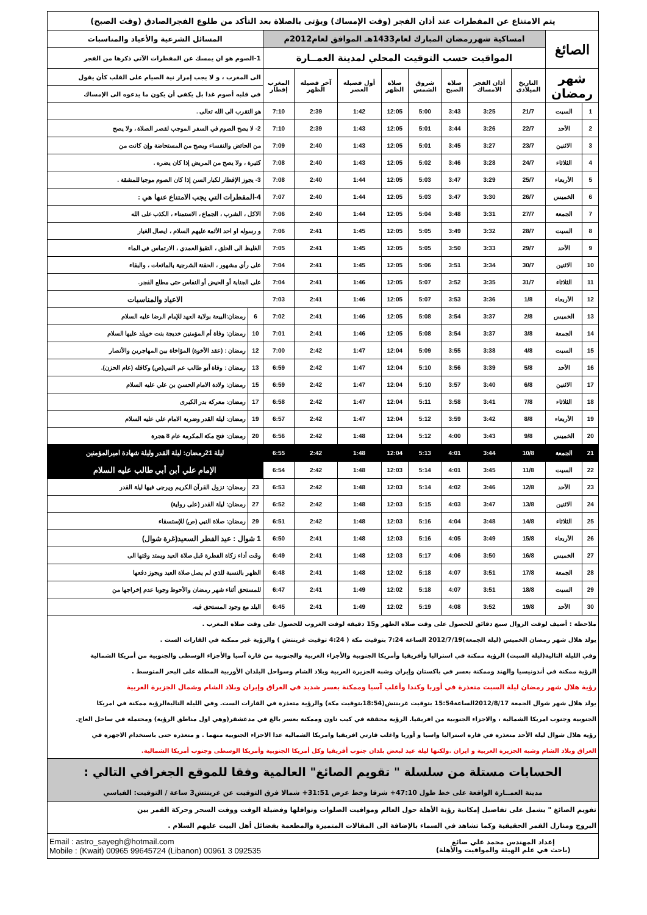| يتم الامتناع عن المفطرات عند أذان الفجر (وقت الإمساك) ويؤتى بالصلاة بعد التأكد من طلوع الفجرالصادق (وقت الصبح) | | | | | | | | | | | |
| الصائغ | | امساكية شهررمضان المبارك لعام1433هـ الموافق لعام2012م | | | | | | | | المسائل الشرعية والأعياد والمناسبات | |
| | | المواقيت حسب التوقيت المحلي لمدينة العمــارة | | | | | | | | 1-الصوم هو ان يمسك عن المفطرات الآتي ذكرها من الفجر | |
| شهر رمضان | | التاريخ الميلادي | أذان الفجر الامساك | صلاة الصبح | شروق الشمس | صلاة الظهر | أول فضيلة العصر | آخر فضيلة الظهر | المغرب إفطار | الى المغرب ، و لا يجب إمرار نية الصيام على القلب كأن يقول | |
| | | | | | | | | | | في قلبه أصوم غدا بل يكفي أن يكون ما يدعوه الى الإمساك | |
| 1 | السبت | 21/7 | 3:25 | 3:43 | 5:00 | 12:05 | 1:42 | 2:39 | 7:10 | هو التقرب الى الله تعالى . | |
| 2 | الأحد | 22/7 | 3:26 | 3:44 | 5:01 | 12:05 | 1:43 | 2:39 | 7:10 | 2- لا يصح الصوم في السفر الموجب لقصر الصلاة ، ولا يصح | |
| 3 | الاثنين | 23/7 | 3:27 | 3:45 | 5:01 | 12:05 | 1:43 | 2:40 | 7:09 | من الحائض والنفساء ويصح من المستحاضة وإن كانت من | |
| 4 | الثلاثاء | 24/7 | 3:28 | 3:46 | 5:02 | 12:05 | 1:43 | 2:40 | 7:08 | كثيرة ، ولا يصح من المريض إذا كان يضره . | |
| 5 | الأربعاء | 25/7 | 3:29 | 3:47 | 5:03 | 12:05 | 1:44 | 2:40 | 7:08 | 3- يجوز الإفطار لكبار السن إذا كان الصوم موجبا للمشقة . | |
| 6 | الخميس | 26/7 | 3:30 | 3:47 | 5:03 | 12:05 | 1:44 | 2:40 | 7:07 | 4-المفطرات التي يجب الامتناع عنها هي : | |
| 7 | الجمعة | 27/7 | 3:31 | 3:48 | 5:04 | 12:05 | 1:44 | 2:40 | 7:06 | الاكل ، الشرب ، الجماع ، الاستمناء ، الكذب على الله | |
| 8 | السبت | 28/7 | 3:32 | 3:49 | 5:05 | 12:05 | 1:45 | 2:41 | 7:06 | و رسوله او احد الأئمة عليهم السلام ، ايصال الغبار | |
| 9 | الأحد | 29/7 | 3:33 | 3:50 | 5:05 | 12:05 | 1:45 | 2:41 | 7:05 | الغليظ الى الحلق ، التقيؤ العمدي ، الارتماس في الماء | |
| 10 | الاثنين | 30/7 | 3:34 | 3:51 | 5:06 | 12:05 | 1:45 | 2:41 | 7:04 | على رأي مشهور ، الحقنة الشرجية بالمائعات ، والبقاء | |
| 11 | الثلاثاء | 31/7 | 3:35 | 3:52 | 5:07 | 12:05 | 1:46 | 2:41 | 7:04 | على الجنابة أو الحيض أو النفاس حتى مطلع الفجر. | |
| 12 | الأربعاء | 1/8 | 3:36 | 3:53 | 5:07 | 12:05 | 1:46 | 2:41 | 7:03 | الاعياد والمناسبات | |
| 13 | الخميس | 2/8 | 3:37 | 3:54 | 5:08 | 12:05 | 1:46 | 2:41 | 7:02 | 6 | رمضان:البيعة بولاية العهد للإمام الرضا عليه السلام |
| 14 | الجمعة | 3/8 | 3:37 | 3:54 | 5:08 | 12:05 | 1:46 | 2:41 | 7:01 | 10 | رمضان: وفاة أم المؤمنين خديجة بنت خويلد عليها السلام |
| 15 | السبت | 4/8 | 3:38 | 3:55 | 5:09 | 12:04 | 1:47 | 2:42 | 7:00 | 12 | رمضان : (عقد الأخوة) المؤاخاة بين المهاجرين والأنصار |
| 16 | الأحد | 5/8 | 3:39 | 3:56 | 5:10 | 12:04 | 1:47 | 2:42 | 6:59 | 13 | رمضان : وفاة أبو طالب عم النبي(ص) وكافله (عام الحزن). |
| 17 | الاثنين | 6/8 | 3:40 | 3:57 | 5:10 | 12:04 | 1:47 | 2:42 | 6:59 | 15 | رمضان: ولادة الامام الحسن بن علي عليه السلام |
| 18 | الثلاثاء | 7/8 | 3:41 | 3:58 | 5:11 | 12:04 | 1:47 | 2:42 | 6:58 | 17 | رمضان: معركة بدر الكبرى |
| 19 | الأربعاء | 8/8 | 3:42 | 3:59 | 5:12 | 12:04 | 1:47 | 2:42 | 6:57 | 19 | رمضان: ليلة القدر وضربة الامام علي عليه السلام |
| 20 | الخميس | 9/8 | 3:43 | 4:00 | 5:12 | 12:04 | 1:48 | 2:42 | 6:56 | 20 | رمضان: فتح مكة المكرمة عام 8 هجرة |
| 21 | الجمعة | 10/8 | 3:44 | 4:01 | 5:13 | 12:04 | 1:48 | 2:42 | 6:55 | ليلة 21رمضان: ليلة القدر وليلة شهادة اميرالمؤمنين | |
| 22 | السبت | 11/8 | 3:45 | 4:01 | 5:14 | 12:03 | 1:48 | 2:42 | 6:54 | الإمام علي أبن أبي طالب عليه السلام | |
| 23 | الأحد | 12/8 | 3:46 | 4:02 | 5:14 | 12:03 | 1:48 | 2:42 | 6:53 | 23 | رمضان: نزول القرآن الكريم ويرجى فيها ليلة القدر |
| 24 | الاثنين | 13/8 | 3:47 | 4:03 | 5:15 | 12:03 | 1:48 | 2:42 | 6:52 | 27 | رمضان: ليلة القدر (على رواية) |
| 25 | الثلاثاء | 14/8 | 3:48 | 4:04 | 5:16 | 12:03 | 1:48 | 2:42 | 6:51 | 29 | رمضان: صلاة النبي (ص) للإستسقاء |
| 26 | الأربعاء | 15/8 | 3:49 | 4:05 | 5:16 | 12:03 | 1:48 | 2:41 | 6:50 | 1 شوال : عيد الفطر السعيد(غرة شوال) | |
| 27 | الخميس | 16/8 | 3:50 | 4:06 | 5:17 | 12:03 | 1:48 | 2:41 | 6:49 | وقت أداء زكاة الفطرة قبل صلاة العيد ويمتد وقتها الى | |
| 28 | الجمعة | 17/8 | 3:51 | 4:07 | 5:18 | 12:02 | 1:48 | 2:41 | 6:48 | الظهر بالنسبة للذي لم يصل صلاة العيد ويجوز دفعها | |
| 29 | السبت | 18/8 | 3:51 | 4:07 | 5:18 | 12:02 | 1:49 | 2:41 | 6:47 | للمستحق أثناء شهر رمضان والأحوط وجوبا عدم إخراجها من | |
| 30 | الأحد | 19/8 | 3:52 | 4:08 | 5:19 | 12:02 | 1:49 | 2:41 | 6:45 | البلد مع وجود المستحق فيه. | |
| ملاحظة : أضيف لوقت الزوال سبع دقائق للحصول على وقت صلاة الظهر و15 دقيقة لوقت الغروب للحصول على وقت صلاة المغرب . | | | | | | | | | | | |
| يولد هلال شهر رمضان الخميس (ليلة الجمعة)2012/7/19 الساعة 7:24 بتوقيت مكة ( 4:24 توقيت غرينتش ) والرؤية غير ممكنة في القارات الست . | | | | | | | | | | | |
| وفي الليلة التالية(ليلة السبت) الرؤية ممكنة في استراليا وأفريقيا وأمريكا الجنوبية والأجزاء الغربية والجنوبية من قارة آسيا والأجزاء الوسطى والجنوبية من أمريكا الشمالية | | | | | | | | | | | |
| الرؤية ممكنة في أندونيسيا والهند وممكنة بعسر في باكستان وإيران وشبه الجزيرة العربية وبلاد الشام وسواحل البلدان الأوربية المطلة على البحر المتوسط . | | | | | | | | | | | |
| رؤية هلال شهر رمضان ليلة السبت متعذرة في أوربا وكندا وأغلب آسيا وممكنة بعسر شديد في العراق وإيران وبلاد الشام وشمال الجزيرة العربية | | | | | | | | | | | |
| يولد هلال شهر شوال الجمعة 2012/8/17الساعة15:54 بتوقيت غرينتش(18:54بتوقيت مكة) والرؤية متعذرة في القارات الست. وفي الليلة التاليةالرؤية ممكنة في امريكا | | | | | | | | | | | |
| الجنوبية وجنوب امريكا الشمالية ، والاجزاء الجنوبية من افريقيا. الرؤية محققة في كيب تاون وممكنة بعسر بالغ في مدغشقر(وهي اول مناطق الرؤية) ومحتملة في ساحل العاج. | | | | | | | | | | | |
| رؤية هلال شوال ليلة الأحد متعذرة في قارة استراليا واسيا و أوربا واغلب قارتي افريقيا وامريكا الشمالية عدا الاجزاء الجنوبية منهما . و متعذرة حتى باستخدام الاجهزة في | | | | | | | | | | | |
| العراق وبلاد الشام وشبه الجزيرة العربية و ايران .ولكنها ليلة عيد لبعض بلدان جنوب أفريقيا وكل أمريكا الجنوبية وأمريكا الوسطى وجنوب أمريكا الشمالية. | | | | | | | | | | | |
| الحسابات مستلة من سلسلة " تقويم الصائغ" العالمية وفقا للموقع الجغرافي التالي : | | | | | | | | | | | |
| مدينة العمــارة الواقعة على خط طول 47:10+ شرقا وخط عرض 31:51+ شمالا فرق التوقيت عن غرينتش3 ساعة / التوقيت: القياسي | | | | | | | | | | | |
| تقويم الصائغ " يشمل على تفاصيل إمكانية رؤية الأهلة حول العالم ومواقيت الصلوات ونوافلها وفضيلة الوقت ووقت السحر وحركة القمر بين | | | | | | | | | | | |
| البروج ومنازل القمر الحقيقية وكما تشاهد في السماء بالإضافة الى المقالات المتميزة والمطعمة بفضائل أهل البيت عليهم السلام . | | | | | | | | | | | |
| إعداد المهندس محمد علي صائغ (باحث في علم الهيئة والمواقيت والأهلة) | | | | | | Email : astro_sayegh@hotmail.com Mobile : (Kwait) 00965 99645724 (Libanon) 00961 3 092535 | | | | | |